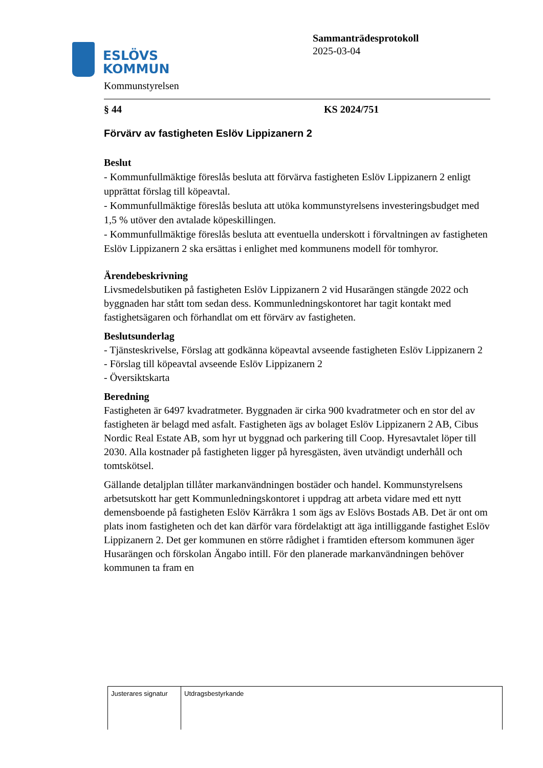ESLÖVS
KOMMUN
Sammanträdesprotokoll
2025-03-04
Kommunstyrelsen
§ 44 KS 2024/751
Förvärv av fastigheten Eslöv Lippizanern 2
Beslut
- Kommunfullmäktige föreslås besluta att förvärva fastigheten Eslöv Lippizanern 2 enligt upprättat förslag till köpeavtal.
- Kommunfullmäktige föreslås besluta att utöka kommunstyrelsens investeringsbudget med 1,5 % utöver den avtalade köpeskillingen.
- Kommunfullmäktige föreslås besluta att eventuella underskott i förvaltningen av fastigheten Eslöv Lippizanern 2 ska ersättas i enlighet med kommunens modell för tomhyror.
Ärendebeskrivning
Livsmedelsbutiken på fastigheten Eslöv Lippizanern 2 vid Husarängen stängde 2022 och byggnaden har stått tom sedan dess. Kommunledningskontoret har tagit kontakt med fastighetsägaren och förhandlat om ett förvärv av fastigheten.
Beslutsunderlag
- Tjänsteskrivelse, Förslag att godkänna köpeavtal avseende fastigheten Eslöv Lippizanern 2
- Förslag till köpeavtal avseende Eslöv Lippizanern 2
- Översiktskarta
Beredning
Fastigheten är 6497 kvadratmeter. Byggnaden är cirka 900 kvadratmeter och en stor del av fastigheten är belagd med asfalt. Fastigheten ägs av bolaget Eslöv Lippizanern 2 AB, Cibus Nordic Real Estate AB, som hyr ut byggnad och parkering till Coop. Hyresavtalet löper till 2030. Alla kostnader på fastigheten ligger på hyresgästen, även utvändigt underhåll och tomtskötsel.
Gällande detaljplan tillåter markanvändningen bostäder och handel. Kommunstyrelsens arbetsutskott har gett Kommunledningskontoret i uppdrag att arbeta vidare med ett nytt demensboende på fastigheten Eslöv Kärråkra 1 som ägs av Eslövs Bostads AB. Det är ont om plats inom fastigheten och det kan därför vara fördelaktigt att äga intilliggande fastighet Eslöv Lippizanern 2. Det ger kommunen en större rådighet i framtiden eftersom kommunen äger Husarängen och förskolan Ängabo intill. För den planerade markanvändningen behöver kommunen ta fram en
| Justerares signatur | Utdragsbestyrkande |